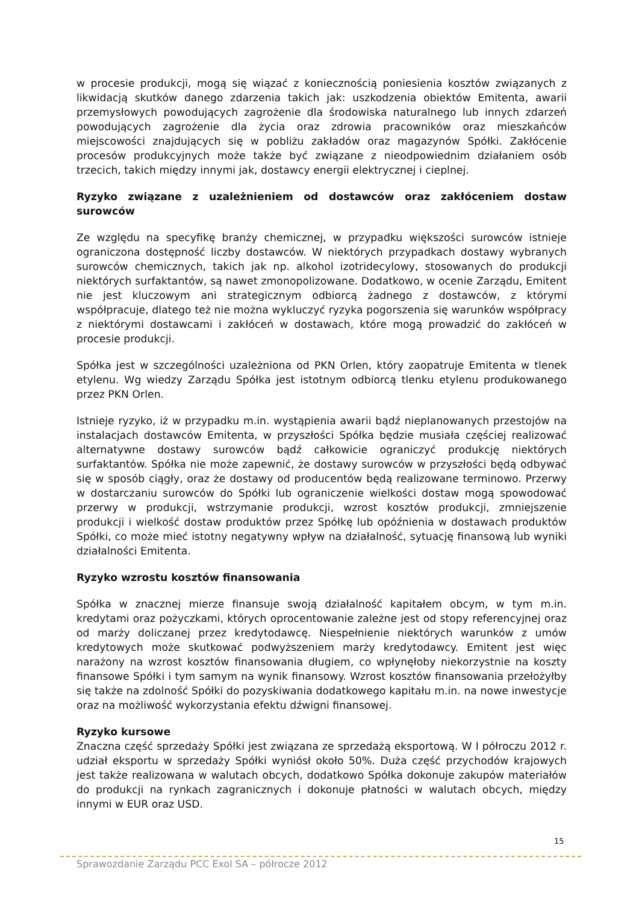w procesie produkcji, mogą się wiązać z koniecznością poniesienia kosztów związanych z likwidacją skutków danego zdarzenia takich jak: uszkodzenia obiektów Emitenta, awarii przemysłowych powodujących zagrożenie dla środowiska naturalnego lub innych zdarzeń powodujących zagrożenie dla życia oraz zdrowia pracowników oraz mieszkańców miejscowości znajdujących się w pobliżu zakładów oraz magazynów Spółki. Zakłócenie procesów produkcyjnych może także być związane z nieodpowiednim działaniem osób trzecich, takich między innymi jak, dostawcy energii elektrycznej i cieplnej.
Ryzyko związane z uzależnieniem od dostawców oraz zakłóceniem dostaw surowców
Ze względu na specyfikę branży chemicznej, w przypadku większości surowców istnieje ograniczona dostępność liczby dostawców. W niektórych przypadkach dostawy wybranych surowców chemicznych, takich jak np. alkohol izotridecylowy, stosowanych do produkcji niektórych surfaktantów, są nawet zmonopolizowane. Dodatkowo, w ocenie Zarządu, Emitent nie jest kluczowym ani strategicznym odbiorcą żadnego z dostawców, z którymi współpracuje, dlatego też nie można wykluczyć ryzyka pogorszenia się warunków współpracy z niektórymi dostawcami i zakłóceń w dostawach, które mogą prowadzić do zakłóceń w procesie produkcji.
Spółka jest w szczególności uzależniona od PKN Orlen, który zaopatruje Emitenta w tlenek etylenu. Wg wiedzy Zarządu Spółka jest istotnym odbiorcą tlenku etylenu produkowanego przez PKN Orlen.
Istnieje ryzyko, iż w przypadku m.in. wystąpienia awarii bądź nieplanowanych przestojów na instalacjach dostawców Emitenta, w przyszłości Spółka będzie musiała częściej realizować alternatywne dostawy surowców bądź całkowicie ograniczyć produkcję niektórych surfaktantów. Spółka nie może zapewnić, że dostawy surowców w przyszłości będą odbywać się w sposób ciągły, oraz że dostawy od producentów będą realizowane terminowo. Przerwy w dostarczaniu surowców do Spółki lub ograniczenie wielkości dostaw mogą spowodować przerwy w produkcji, wstrzymanie produkcji, wzrost kosztów produkcji, zmniejszenie produkcji i wielkość dostaw produktów przez Spółkę lub opóźnienia w dostawach produktów Spółki, co może mieć istotny negatywny wpływ na działalność, sytuację finansową lub wyniki działalności Emitenta.
Ryzyko wzrostu kosztów finansowania
Spółka w znacznej mierze finansuje swoją działalność kapitałem obcym, w tym m.in. kredytami oraz pożyczkami, których oprocentowanie zależne jest od stopy referencyjnej oraz od marży doliczanej przez kredytodawcę. Niespełnienie niektórych warunków z umów kredytowych może skutkować podwyższeniem marży kredytodawcy. Emitent jest więc narażony na wzrost kosztów finansowania długiem, co wpłynęłoby niekorzystnie na koszty finansowe Spółki i tym samym na wynik finansowy. Wzrost kosztów finansowania przełożyłby się także na zdolność Spółki do pozyskiwania dodatkowego kapitału m.in. na nowe inwestycje oraz na możliwość wykorzystania efektu dźwigni finansowej.
Ryzyko kursowe
Znaczna część sprzedaży Spółki jest związana ze sprzedażą eksportową. W I półroczu 2012 r. udział eksportu w sprzedaży Spółki wyniósł około 50%. Duża część przychodów krajowych jest także realizowana w walutach obcych, dodatkowo Spółka dokonuje zakupów materiałów do produkcji na rynkach zagranicznych i dokonuje płatności w walutach obcych, między innymi w EUR oraz USD.
15
Sprawozdanie Zarządu PCC Exol SA – półrocze 2012